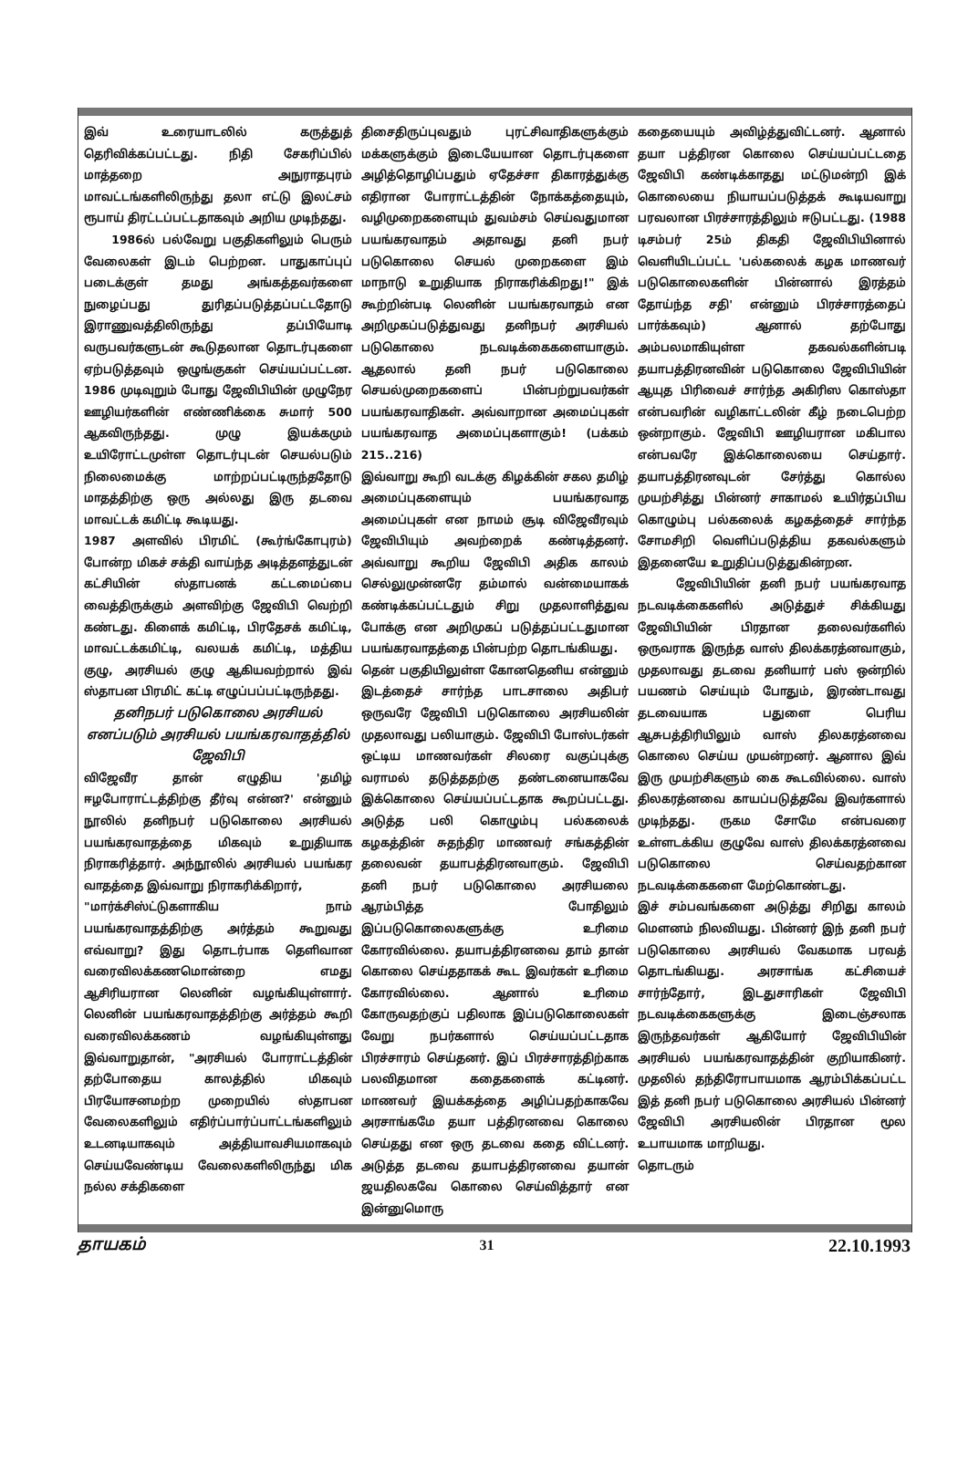இவ் உரையாடலில் கருத்துத் தெரிவிக்கப்பட்டது. நிதி சேகரிப்பில் மாத்தறை அநுராதபுரம் மாவட்டங்களிலிருந்து தலா எட்டு இலட்சம் ரூபாய் திரட்டப்பட்டதாகவும் அறிய முடிந்தது.
1986ல் பல்வேறு பகுதிகளிலும் பெரும் வேலைகள் இடம் பெற்றன. பாதுகாப்புப் படைக்குள் தமது அங்கத்தவர்களை நுழைப்பது துரிதப்படுத்தப்பட்டதோடு இராணுவத்திலிருந்து தப்பியோடி வருபவர்களுடன் கூடுதலான தொடர்புகளை ஏற்படுத்தவும் ஒழுங்குகள் செய்யப்பட்டன. 1986 முடிவுறும் போது ஜேவிபியின் முழுநேர ஊழியர்களின் எண்ணிக்கை சுமார் 500 ஆகவிருந்தது. முழு இயக்கமும் உயிரோட்டமுள்ள தொடர்புடன் செயல்படும் நிலைமைக்கு மாற்றப்பட்டிருந்ததோடு மாதத்திற்கு ஒரு அல்லது இரு தடவை மாவட்டக் கமிட்டி கூடியது.
1987 அளவில் பிரமிட் (கூர்ங்கோபுரம்) போன்ற மிகச் சக்தி வாய்ந்த அடித்தளத்துடன் கட்சியின் ஸ்தாபனக் கட்டமைப்பை வைத்திருக்கும் அளவிற்கு ஜேவிபி வெற்றி கண்டது. கிளைக் கமிட்டி, பிரதேசக் கமிட்டி, மாவட்டக்கமிட்டி, வலயக் கமிட்டி, மத்திய குழு, அரசியல் குழு ஆகியவற்றால் இவ் ஸ்தாபன பிரமிட் கட்டி எழுப்பப்பட்டிருந்தது.
தனிநபர் படுகொலை அரசியல் எனப்படும் அரசியல் பயங்கரவாதத்தில் ஜேவிபி
விஜேவீர தான் எழுதிய 'தமிழ் ஈழபோராட்டத்திற்கு தீர்வு என்ன?' என்னும் நூலில் தனிநபர் படுகொலை அரசியல் பயங்கரவாதத்தை மிகவும் உறுதியாக நிராகரித்தார். அந்நூலில் அரசியல் பயங்கர வாதத்தை இவ்வாறு நிராகரிக்கிறார்,
"மார்க்சிஸ்ட்டுகளாகிய நாம் பயங்கரவாதத்திற்கு அர்த்தம் கூறுவது எவ்வாறு? இது தொடர்பாக தெளிவான வரைவிலக்கணமொன்றை எமது ஆசிரியரான லெனின் வழங்கியுள்ளார். லெனின் பயங்கரவாதத்திற்கு அர்த்தம் கூறி வரைவிலக்கணம் வழங்கியுள்ளது இவ்வாறுதான், "அரசியல் போராட்டத்தின் தற்போதைய காலத்தில் மிகவும் பிரயோசனமற்ற முறையில் ஸ்தாபன வேலைகளிலும் எதிர்ப்பார்ப்பாட்டங்களிலும் உடனடியாகவும் அத்தியாவசியமாகவும் செய்யவேண்டிய வேலைகளிலிருந்து மிக நல்ல சக்திகளை
திசைதிருப்புவதும் புரட்சிவாதிகளுக்கும் மக்களுக்கும் இடையேயான தொடர்புகளை அழித்தொழிப்பதும் ஏதேச்சா திகாரத்துக்கு எதிரான போராட்டத்தின் நோக்கத்தையும், வழிமுறைகளையும் துவம்சம் செய்வதுமான பயங்கரவாதம் அதாவது தனி நபர் படுகொலை செயல் முறைகளை இம் மாநாடு உறுதியாக நிராகரிக்கிறது!" இக் கூற்றின்படி லெனின் பயங்கரவாதம் என அறிமுகப்படுத்துவது தனிநபர் அரசியல் படுகொலை நடவடிக்கைகளையாகும். ஆதலால் தனி நபர் படுகொலை செயல்முறைகளைப் பின்பற்றுபவர்கள் பயங்கரவாதிகள். அவ்வாறான அமைப்புகள் பயங்கரவாத அமைப்புகளாகும்! (பக்கம் 215..216)
இவ்வாறு கூறி வடக்கு கிழக்கின் சகல தமிழ் அமைப்புகளையும் பயங்கரவாத அமைப்புகள் என நாமம் சூடி விஜேவீரவும் ஜேவிபியும் அவற்றைக் கண்டித்தனர். அவ்வாறு கூறிய ஜேவிபி அதிக காலம் செல்லுமுன்னரே தம்மால் வன்மையாகக் கண்டிக்கப்பட்டதும் சிறு முதலாளித்துவ போக்கு என அறிமுகப் படுத்தப்பட்டதுமான பயங்கரவாதத்தை பின்பற்ற தொடங்கியது.
தென் பகுதியிலுள்ள கோனதெனிய என்னும் இடத்தைச் சார்ந்த பாடசாலை அதிபர் ஒருவரே ஜேவிபி படுகொலை அரசியலின் முதலாவது பலியாகும். ஜேவிபி போஸ்டர்கள் ஒட்டிய மாணவர்கள் சிலரை வகுப்புக்கு வராமல் தடுத்ததற்கு தண்டனையாகவே இக்கொலை செய்யப்பட்டதாக கூறப்பட்டது. அடுத்த பலி கொழும்பு பல்கலைக் கழகத்தின் சுதந்திர மாணவர் சங்கத்தின் தலைவன் தயாபத்திரனவாகும். ஜேவிபி தனி நபர் படுகொலை அரசியலை ஆரம்பித்த போதிலும் இப்படுகொலைகளுக்கு உரிமை கோரவில்லை. தயாபத்திரனவை தாம் தான் கொலை செய்ததாகக் கூட இவர்கள் உரிமை கோரவில்லை. ஆனால் உரிமை கோருவதற்குப் பதிலாக இப்படுகொலைகள் வேறு நபர்களால் செய்யப்பட்டதாக பிரச்சாரம் செய்தனர். இப் பிரச்சாரத்திற்காக பலவிதமான கதைகளைக் கட்டினர். மாணவர் இயக்கத்தை அழிப்பதற்காகவே அரசாங்கமே தயா பத்திரனவை கொலை செய்தது என ஒரு தடவை கதை விட்டனர். அடுத்த தடவை தயாபத்திரனவை தயான் ஜயதிலகவே கொலை செய்வித்தார் என இன்னுமொரு
கதையையும் அவிழ்த்துவிட்டனர். ஆனால் தயா பத்திரன கொலை செய்யப்பட்டதை ஜேவிபி கண்டிக்காதது மட்டுமன்றி இக் கொலையை நியாயப்படுத்தக் கூடியவாறு பரவலான பிரச்சாரத்திலும் ஈடுபட்டது. (1988 டிசம்பர் 25ம் திகதி ஜேவிபியினால் வெளியிடப்பட்ட 'பல்கலைக் கழக மாணவர் படுகொலைகளின் பின்னால் இரத்தம் தோய்ந்த சதி' என்னும் பிரச்சாரத்தைப் பார்க்கவும்) ஆனால் தற்போது அம்பலமாகியுள்ள தகவல்களின்படி தயாபத்திரனவின் படுகொலை ஜேவிபியின் ஆயுத பிரிவைச் சார்ந்த அகிரிஸ கொஸ்தா என்பவரின் வழிகாட்டலின் கீழ் நடைபெற்ற ஒன்றாகும். ஜேவிபி ஊழியரான மகிபால என்பவரே இக்கொலையை செய்தார். தயாபத்திரனவுடன் சேர்த்து கொல்ல முயற்சித்து பின்னர் சாகாமல் உயிர்தப்பிய கொழும்பு பல்கலைக் கழகத்தைச் சார்ந்த சோமசிறி வெளிப்படுத்திய தகவல்களும் இதனையே உறுதிப்படுத்துகின்றன.
ஜேவிபியின் தனி நபர் பயங்கரவாத நடவடிக்கைகளில் அடுத்துச் சிக்கியது ஜேவிபியின் பிரதான தலைவர்களில் ஒருவராக இருந்த வாஸ் திலக்கரத்னவாகும், முதலாவது தடவை தனியார் பஸ் ஒன்றில் பயணம் செய்யும் போதும், இரண்டாவது தடவையாக பதுளை பெரிய ஆசுபத்திரியிலும் வாஸ் திலகரத்னவை கொலை செய்ய முயன்றனர். ஆனால இவ் இரு முயற்சிகளும் கை கூடவில்லை. வாஸ் திலகரத்னவை காயப்படுத்தவே இவர்களால் முடிந்தது. ருகம சோமே என்பவரை உள்ளடக்கிய குழுவே வாஸ் திலக்கரத்னவை படுகொலை செய்வதற்கான நடவடிக்கைகளை மேற்கொண்டது.
இச் சம்பவங்களை அடுத்து சிறிது காலம் மௌனம் நிலவியது. பின்னர் இந் தனி நபர் படுகொலை அரசியல் வேகமாக பரவத் தொடங்கியது. அரசாங்க கட்சியைச் சார்ந்தோர், இடதுசாரிகள் ஜேவிபி நடவடிக்கைகளுக்கு இடைஞ்சலாக இருந்தவர்கள் ஆகியோர் ஜேவிபியின் அரசியல் பயங்கரவாதத்தின் குறியாகினர். முதலில் தந்திரோபாயமாக ஆரம்பிக்கப்பட்ட இத் தனி நபர் படுகொலை அரசியல் பின்னர் ஜேவிபி அரசியலின் பிரதான மூல உபாயமாக மாறியது.
தொடரும்
தாயகம் 31 22.10.1993